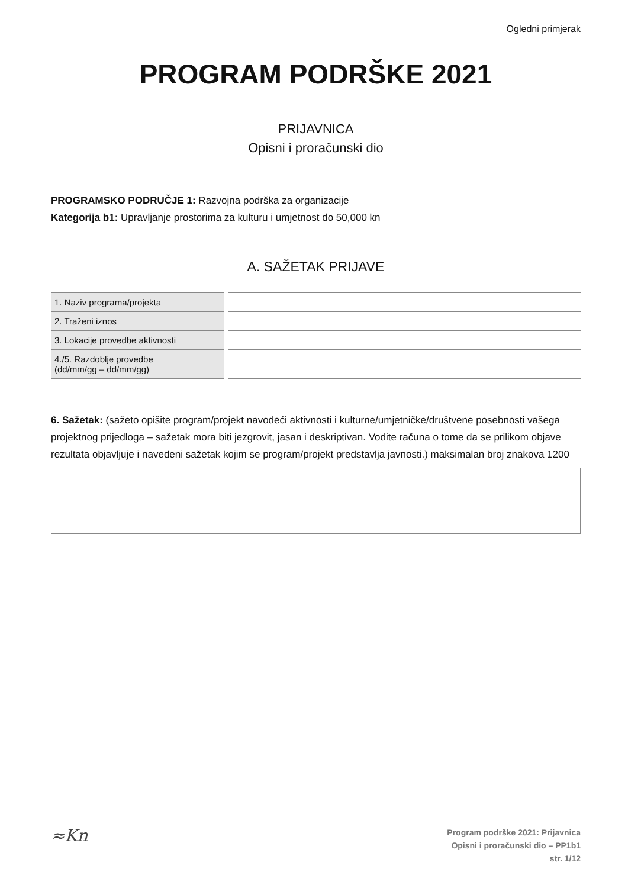Ogledni primjerak
PROGRAM PODRŠKE 2021
PRIJAVNICA
Opisni i proračunski dio
PROGRAMSKO PODRUČJE 1: Razvojna podrška za organizacije
Kategorija b1: Upravljanje prostorima za kulturu i umjetnost do 50,000 kn
A. SAŽETAK PRIJAVE
| 1. Naziv programa/projekta | | |
| 2. Traženi iznos | | |
| 3. Lokacije provedbe aktivnosti | | |
| 4./5. Razdoblje provedbe (dd/mm/gg – dd/mm/gg) | | |
6. Sažetak: (sažeto opišite program/projekt navodeći aktivnosti i kulturne/umjetničke/društvene posebnosti vašega projektnog prijedloga – sažetak mora biti jezgrovit, jasan i deskriptivan. Vodite računa o tome da se prilikom objave rezultata objavljuje i navedeni sažetak kojim se program/projekt predstavlja javnosti.) maksimalan broj znakova 1200
≈Kn
Program podrške 2021: Prijavnica
Opisni i proračunski dio – PP1b1
str. 1/12